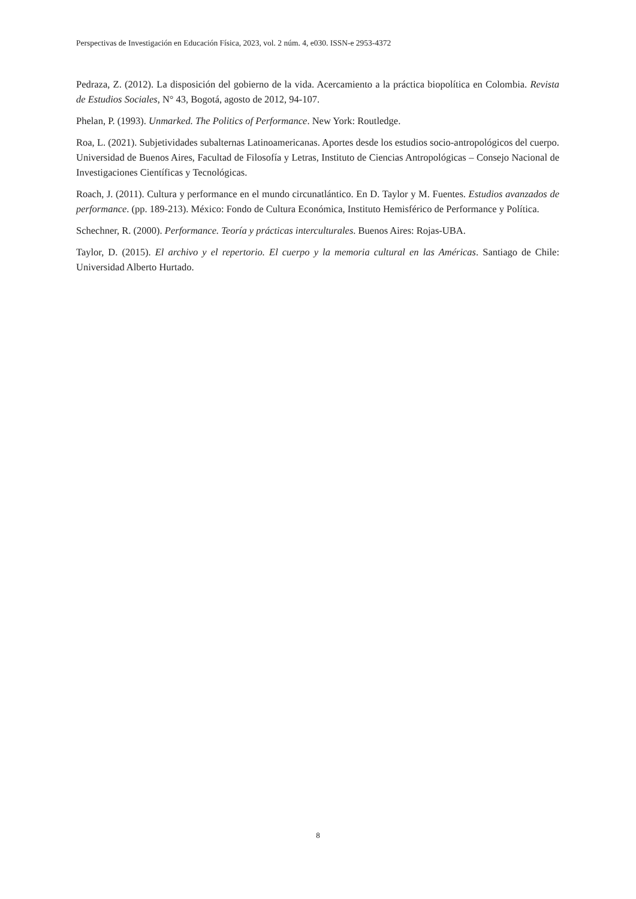Perspectivas de Investigación en Educación Física, 2023, vol. 2 núm. 4, e030. ISSN-e 2953-4372
Pedraza, Z. (2012). La disposición del gobierno de la vida. Acercamiento a la práctica biopolítica en Colombia. Revista de Estudios Sociales, N° 43, Bogotá, agosto de 2012, 94-107.
Phelan, P. (1993). Unmarked. The Politics of Performance. New York: Routledge.
Roa, L. (2021). Subjetividades subalternas Latinoamericanas. Aportes desde los estudios socio-antropológicos del cuerpo. Universidad de Buenos Aires, Facultad de Filosofía y Letras, Instituto de Ciencias Antropológicas – Consejo Nacional de Investigaciones Científicas y Tecnológicas.
Roach, J. (2011). Cultura y performance en el mundo circunatlántico. En D. Taylor y M. Fuentes. Estudios avanzados de performance. (pp. 189-213). México: Fondo de Cultura Económica, Instituto Hemisférico de Performance y Política.
Schechner, R. (2000). Performance. Teoría y prácticas interculturales. Buenos Aires: Rojas-UBA.
Taylor, D. (2015). El archivo y el repertorio. El cuerpo y la memoria cultural en las Américas. Santiago de Chile: Universidad Alberto Hurtado.
8